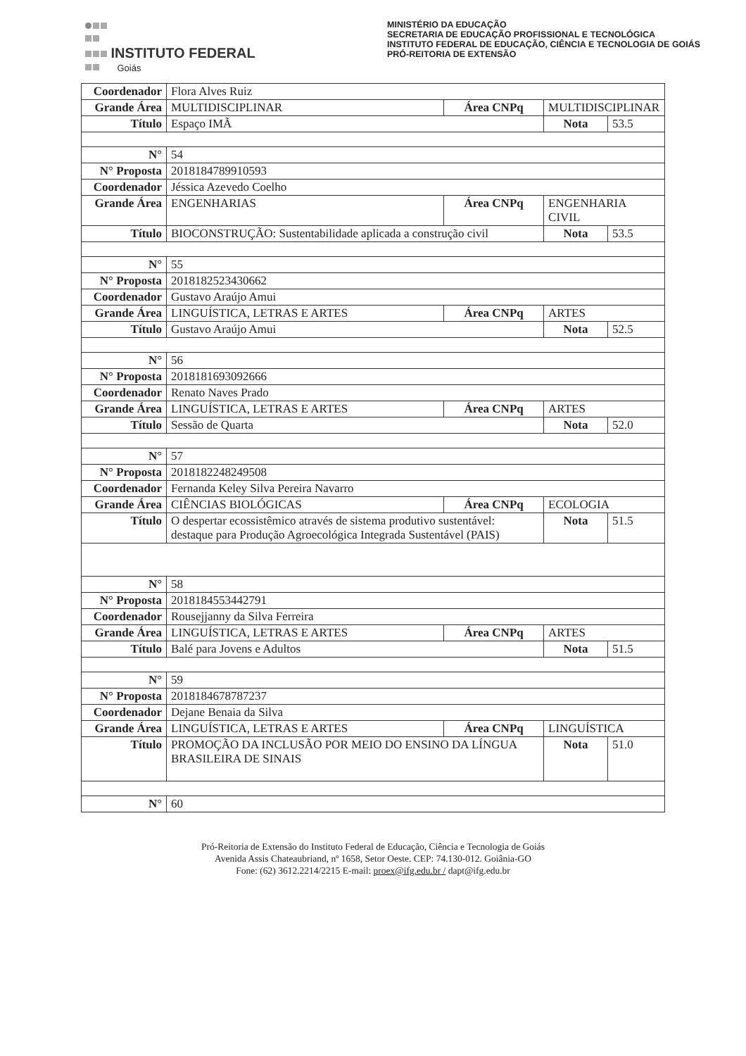INSTITUTO FEDERAL
Goiás
MINISTÉRIO DA EDUCAÇÃO
SECRETARIA DE EDUCAÇÃO PROFISSIONAL E TECNOLÓGICA
INSTITUTO FEDERAL DE EDUCAÇÃO, CIÊNCIA E TECNOLOGIA DE GOIÁS
PRÓ-REITORIA DE EXTENSÃO
| Coordenador | Flora Alves Ruiz | | | |
| Grande Área | MULTIDISCIPLINAR | Área CNPq | MULTIDISCIPLINAR | |
| Título | Espaço IMÃ | | Nota | 53.5 |
| N° | 54 | | | |
| N° Proposta | 2018184789910593 | | | |
| Coordenador | Jéssica Azevedo Coelho | | | |
| Grande Área | ENGENHARIAS | Área CNPq | ENGENHARIA CIVIL | |
| Título | BIOCONSTRUÇÃO: Sustentabilidade aplicada a construção civil | | Nota | 53.5 |
| N° | 55 | | | |
| N° Proposta | 2018182523430662 | | | |
| Coordenador | Gustavo Araújo Amui | | | |
| Grande Área | LINGUÍSTICA, LETRAS E ARTES | Área CNPq | ARTES | |
| Título | Gustavo Araújo Amui | | Nota | 52.5 |
| N° | 56 | | | |
| N° Proposta | 2018181693092666 | | | |
| Coordenador | Renato Naves Prado | | | |
| Grande Área | LINGUÍSTICA, LETRAS E ARTES | Área CNPq | ARTES | |
| Título | Sessão de Quarta | | Nota | 52.0 |
| N° | 57 | | | |
| N° Proposta | 2018182248249508 | | | |
| Coordenador | Fernanda Keley Silva Pereira Navarro | | | |
| Grande Área | CIÊNCIAS BIOLÓGICAS | Área CNPq | ECOLOGIA | |
| Título | O despertar ecossistêmico através de sistema produtivo sustentável: destaque para Produção Agroecológica Integrada Sustentável (PAIS) | | Nota | 51.5 |
| N° | 58 | | | |
| N° Proposta | 2018184553442791 | | | |
| Coordenador | Rousejjanny da Silva Ferreira | | | |
| Grande Área | LINGUÍSTICA, LETRAS E ARTES | Área CNPq | ARTES | |
| Título | Balé para Jovens e Adultos | | Nota | 51.5 |
| N° | 59 | | | |
| N° Proposta | 2018184678787237 | | | |
| Coordenador | Dejane Benaia da Silva | | | |
| Grande Área | LINGUÍSTICA, LETRAS E ARTES | Área CNPq | LINGUÍSTICA | |
| Título | PROMOÇÃO DA INCLUSÃO POR MEIO DO ENSINO DA LÍNGUA BRASILEIRA DE SINAIS | | Nota | 51.0 |
| N° | 60 | | | |
Pró-Reitoria de Extensão do Instituto Federal de Educação, Ciência e Tecnologia de Goiás
Avenida Assis Chateaubriand, nº 1658, Setor Oeste. CEP: 74.130-012. Goiânia-GO
Fone: (62) 3612.2214/2215 E-mail: proex@ifg.edu.br / dapt@ifg.edu.br